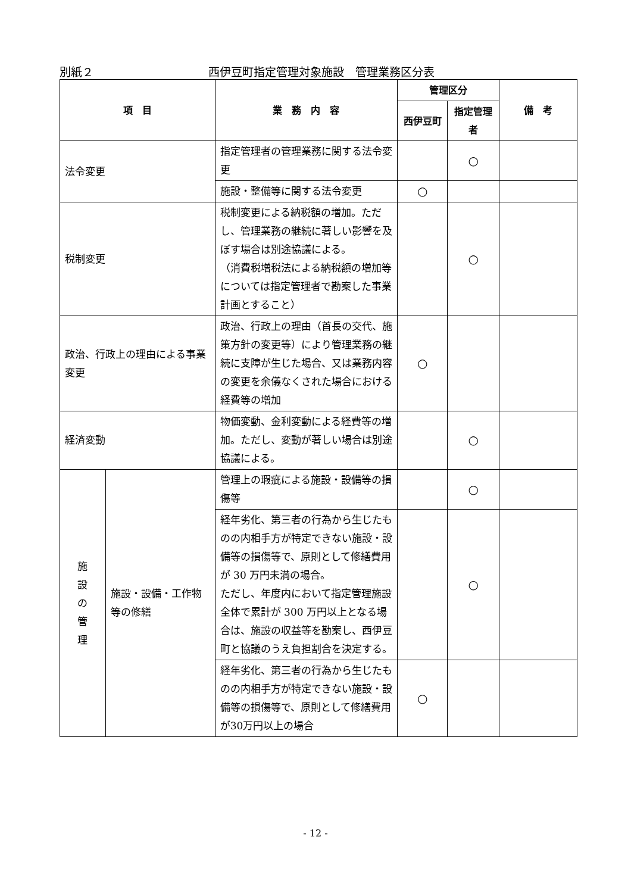別紙２ 西伊豆町指定管理対象施設　管理業務区分表
| 項 目 | | 業 務 内 容 | 管理区分 | | 備 考 |
| --- | --- | --- | --- | --- | --- |
| | | | 西伊豆町 | 指定管理者 | |
| 法令変更 | | 指定管理者の管理業務に関する法令変更 | | ○ | |
| | | 施設・整備等に関する法令変更 | ○ | | |
| 税制変更 | | 税制変更による納税額の増加。ただし、管理業務の継続に著しい影響を及ぼす場合は別途協議による。 （消費税増税法による納税額の増加等については指定管理者で勘案した事業計画とすること） | | ○ | |
| 政治、行政上の理由による事業変更 | | 政治、行政上の理由（首長の交代、施策方針の変更等）により管理業務の継続に支障が生じた場合、又は業務内容の変更を余儀なくされた場合における経費等の増加 | ○ | | |
| 経済変動 | | 物価変動、金利変動による経費等の増加。ただし、変動が著しい場合は別途協議による。 | | ○ | |
| 施 設 の 管 理 | 施設・設備・工作物等の修繕 | 管理上の瑕疵による施設・設備等の損傷等 | | ○ | |
| | | 経年劣化、第三者の行為から生じたものの内相手方が特定できない施設・設備等の損傷等で、原則として修繕費用が 30 万円未満の場合。 ただし、年度内において指定管理施設全体で累計が 300 万円以上となる場合は、施設の収益等を勘案し、西伊豆町と協議のうえ負担割合を決定する。 | | ○ | |
| | | 経年劣化、第三者の行為から生じたものの内相手方が特定できない施設・設備等の損傷等で、原則として修繕費用が30万円以上の場合 | ○ | | |
- 12 -